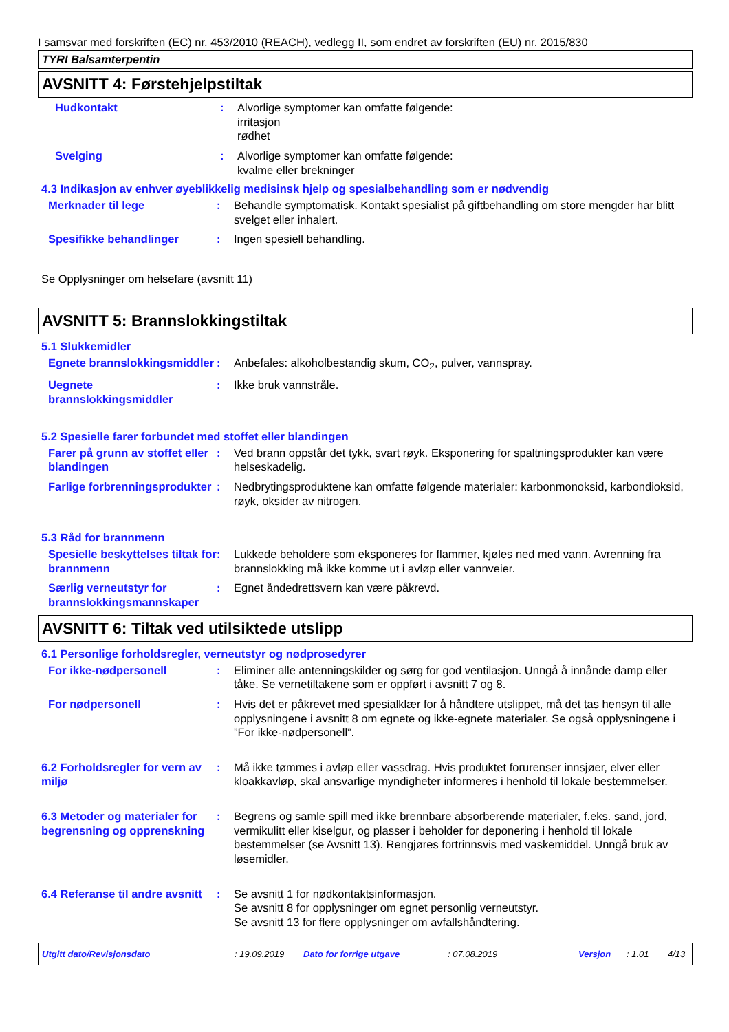I samsvar med forskriften (EC) nr. 453/2010 (REACH), vedlegg II, som endret av forskriften (EU) nr. 2015/830
TYRI Balsamterpentin
AVSNITT 4: Førstehjelpstiltak
Hudkontakt : Alvorlige symptomer kan omfatte følgende:
irritasjon
rødhet
Svelging : Alvorlige symptomer kan omfatte følgende:
kvalme eller brekninger
4.3 Indikasjon av enhver øyeblikkelig medisinsk hjelp og spesialbehandling som er nødvendig
Merknader til lege : Behandle symptomatisk. Kontakt spesialist på giftbehandling om store mengder har blitt svelget eller inhalert.
Spesifikke behandlinger : Ingen spesiell behandling.
Se Opplysninger om helsefare (avsnitt 11)
AVSNITT 5: Brannslokkingstiltak
5.1 Slukkemidler
Egnete brannslokkingsmiddler
: Anbefales: alkoholbestandig skum, CO<sub>2</sub>, pulver, vannspray.
Uegnete brannslokkingsmiddler
: Ikke bruk vannstråle.
5.2 Spesielle farer forbundet med stoffet eller blandingen
Farer på grunn av stoffet eller blandingen
: Ved brann oppstår det tykk, svart røyk. Eksponering for spaltningsprodukter kan være helseskadelig.
Farlige forbrenningsprodukter
: Nedbrytingsproduktene kan omfatte følgende materialer: karbonmonoksid, karbondioksid, røyk, oksider av nitrogen.
5.3 Råd for brannmenn
Spesielle beskyttelses tiltak for brannmenn
: Lukkede beholdere som eksponeres for flammer, kjøles ned med vann. Avrenning fra brannslokking må ikke komme ut i avløp eller vannveier.
Særlig verneutstyr for brannslokkingsmannskaper
: Egnet åndedrettsvern kan være påkrevd.
AVSNITT 6: Tiltak ved utilsiktede utslipp
6.1 Personlige forholdsregler, verneutstyr og nødprosedyrer
For ikke-nødpersonell : Eliminer alle antenningskilder og sørg for god ventilasjon. Unngå å innånde damp eller tåke. Se vernetiltakene som er oppført i avsnitt 7 og 8.
For nødpersonell : Hvis det er påkrevet med spesialklær for å håndtere utslippet, må det tas hensyn til alle opplysningene i avsnitt 8 om egnete og ikke-egnete materialer. Se også opplysningene i ”For ikke-nødpersonell”.
6.2 Forholdsregler for vern av miljø
: Må ikke tømmes i avløp eller vassdrag. Hvis produktet forurenser innsjøer, elver eller kloakkavløp, skal ansvarlige myndigheter informeres i henhold til lokale bestemmelser.
6.3 Metoder og materialer for begrensning og opprenskning
: Begrens og samle spill med ikke brennbare absorberende materialer, f.eks. sand, jord, vermikulitt eller kiselgur, og plasser i beholder for deponering i henhold til lokale bestemmelser (se Avsnitt 13). Rengjøres fortrinnsvis med vaskemiddel. Unngå bruk av løsemidler.
6.4 Referanse til andre avsnitt
: Se avsnitt 1 for nødkontaktsinformasjon.
Se avsnitt 8 for opplysninger om egnet personlig verneutstyr.
Se avsnitt 13 for flere opplysninger om avfallshåndtering.
Utgitt dato/Revisjonsdato: 19.09.2019 Dato for forrige utgave: 07.08.2019 Versjon: 1.01 4/13